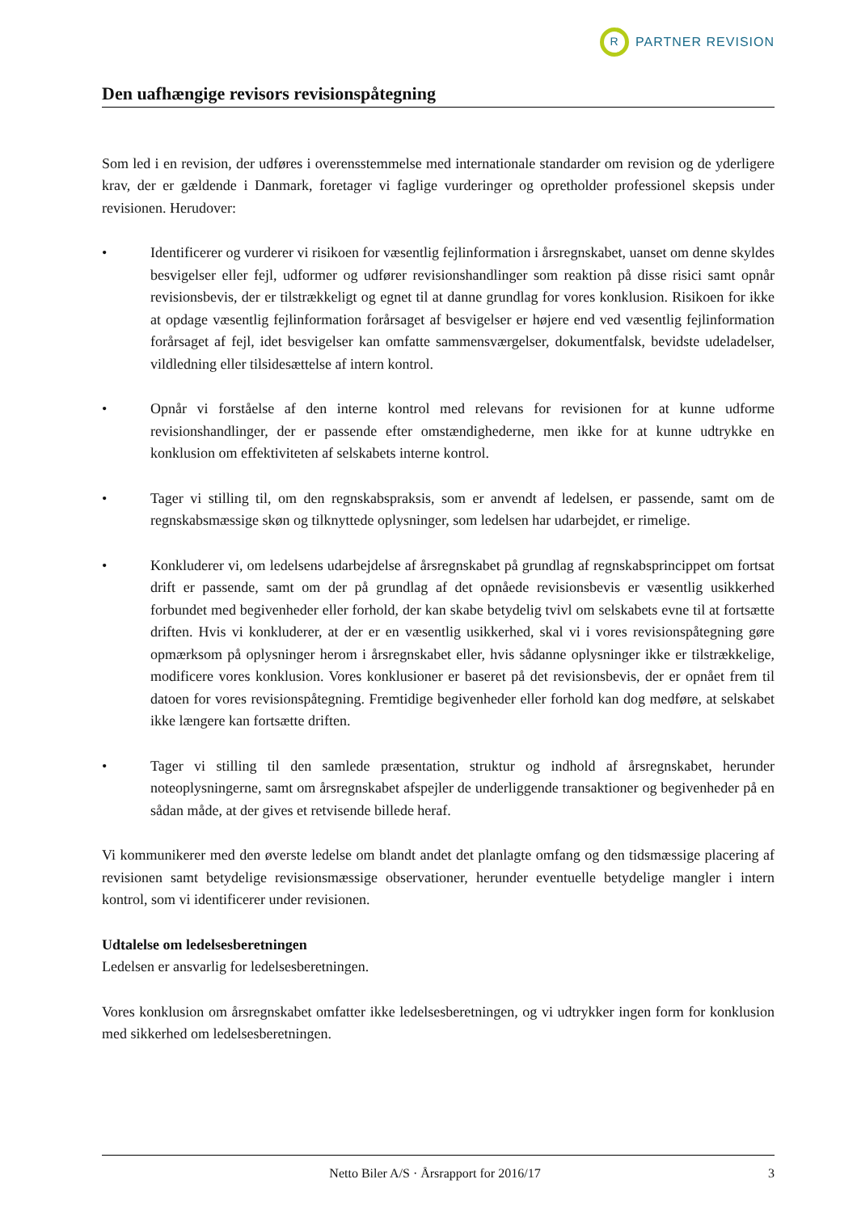R
PARTNER REVISION
Den uafhængige revisors revisionspåtegning
Som led i en revision, der udføres i overensstemmelse med internationale standarder om revision og de yderligere krav, der er gældende i Danmark, foretager vi faglige vurderinger og opretholder professionel skepsis under revisionen. Herudover:
• Identificerer og vurderer vi risikoen for væsentlig fejlinformation i årsregnskabet, uanset om denne skyldes besvigelser eller fejl, udformer og udfører revisionshandlinger som reaktion på disse risici samt opnår revisionsbevis, der er tilstrækkeligt og egnet til at danne grundlag for vores konklusion. Risikoen for ikke at opdage væsentlig fejlinformation forårsaget af besvigelser er højere end ved væsentlig fejlinformation forårsaget af fejl, idet besvigelser kan omfatte sammensværgelser, dokumentfalsk, bevidste udeladelser, vildledning eller tilsidesættelse af intern kontrol.
• Opnår vi forståelse af den interne kontrol med relevans for revisionen for at kunne udforme revisionshandlinger, der er passende efter omstændighederne, men ikke for at kunne udtrykke en konklusion om effektiviteten af selskabets interne kontrol.
• Tager vi stilling til, om den regnskabspraksis, som er anvendt af ledelsen, er passende, samt om de regnskabsmæssige skøn og tilknyttede oplysninger, som ledelsen har udarbejdet, er rimelige.
• Konkluderer vi, om ledelsens udarbejdelse af årsregnskabet på grundlag af regnskabsprincippet om fortsat drift er passende, samt om der på grundlag af det opnåede revisionsbevis er væsentlig usikkerhed forbundet med begivenheder eller forhold, der kan skabe betydelig tvivl om selskabets evne til at fortsætte driften. Hvis vi konkluderer, at der er en væsentlig usikkerhed, skal vi i vores revisionspåtegning gøre opmærksom på oplysninger herom i årsregnskabet eller, hvis sådanne oplysninger ikke er tilstrækkelige, modificere vores konklusion. Vores konklusioner er baseret på det revisionsbevis, der er opnået frem til datoen for vores revisionspåtegning. Fremtidige begivenheder eller forhold kan dog medføre, at selskabet ikke længere kan fortsætte driften.
• Tager vi stilling til den samlede præsentation, struktur og indhold af årsregnskabet, herunder noteoplysningerne, samt om årsregnskabet afspejler de underliggende transaktioner og begivenheder på en sådan måde, at der gives et retvisende billede heraf.
Vi kommunikerer med den øverste ledelse om blandt andet det planlagte omfang og den tidsmæssige placering af revisionen samt betydelige revisionsmæssige observationer, herunder eventuelle betydelige mangler i intern kontrol, som vi identificerer under revisionen.
Udtalelse om ledelsesberetningen
Ledelsen er ansvarlig for ledelsesberetningen.
Vores konklusion om årsregnskabet omfatter ikke ledelsesberetningen, og vi udtrykker ingen form for konklusion med sikkerhed om ledelsesberetningen.
Netto Biler A/S · Årsrapport for 2016/17 3